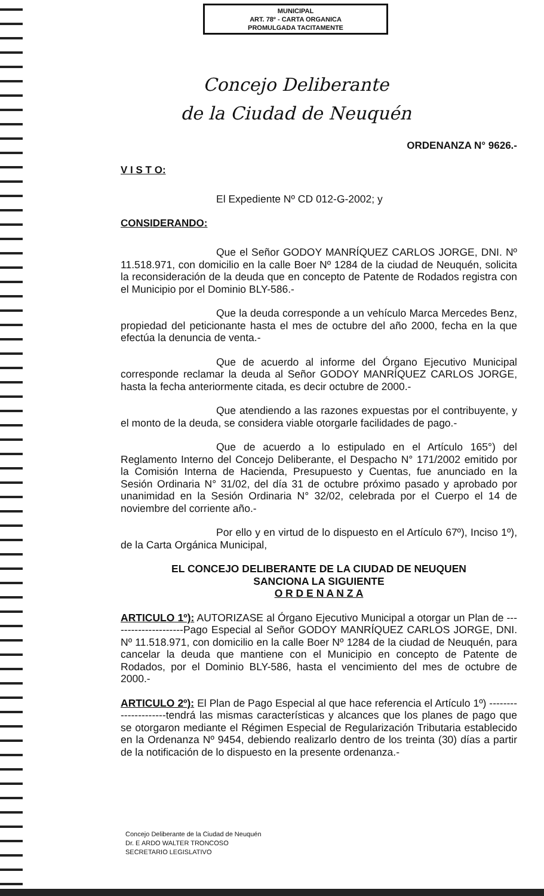MUNICIPAL
ART. 78º - CARTA ORGANICA
PROMULGADA TACITAMENTE
Concejo Deliberante
de la Ciudad de Neuquén
ORDENANZA N° 9626.-
V I S T O:
El Expediente Nº CD 012-G-2002; y
CONSIDERANDO:
Que el Señor GODOY MANRÍQUEZ CARLOS JORGE, DNI. Nº 11.518.971, con domicilio en la calle Boer Nº 1284 de la ciudad de Neuquén, solicita la reconsideración de la deuda que en concepto de Patente de Rodados registra con el Municipio por el Dominio BLY-586.-
Que la deuda corresponde a un vehículo Marca Mercedes Benz, propiedad del peticionante hasta el mes de octubre del año 2000, fecha en la que efectúa la denuncia de venta.-
Que de acuerdo al informe del Órgano Ejecutivo Municipal corresponde reclamar la deuda al Señor GODOY MANRÍQUEZ CARLOS JORGE, hasta la fecha anteriormente citada, es decir octubre de 2000.-
Que atendiendo a las razones expuestas por el contribuyente, y el monto de la deuda, se considera viable otorgarle facilidades de pago.-
Que de acuerdo a lo estipulado en el Artículo 165°) del Reglamento Interno del Concejo Deliberante, el Despacho N° 171/2002 emitido por la Comisión Interna de Hacienda, Presupuesto y Cuentas, fue anunciado en la Sesión Ordinaria N° 31/02, del día 31 de octubre próximo pasado y aprobado por unanimidad en la Sesión Ordinaria N° 32/02, celebrada por el Cuerpo el 14 de noviembre del corriente año.-
Por ello y en virtud de lo dispuesto en el Artículo 67º), Inciso 1º), de la Carta Orgánica Municipal,
EL CONCEJO DELIBERANTE DE LA CIUDAD DE NEUQUEN
SANCIONA LA SIGUIENTE
O R D E N A N Z A
ARTICULO 1º): AUTORIZASE al Órgano Ejecutivo Municipal a otorgar un Plan de ---------------------Pago Especial al Señor GODOY MANRÍQUEZ CARLOS JORGE, DNI. Nº 11.518.971, con domicilio en la calle Boer Nº 1284 de la ciudad de Neuquén, para cancelar la deuda que mantiene con el Municipio en concepto de Patente de Rodados, por el Dominio BLY-586, hasta el vencimiento del mes de octubre de 2000.-
ARTICULO 2º): El Plan de Pago Especial al que hace referencia el Artículo 1º) ---------------------tendrá las mismas características y alcances que los planes de pago que se otorgaron mediante el Régimen Especial de Regularización Tributaria establecido en la Ordenanza Nº 9454, debiendo realizarlo dentro de los treinta (30) días a partir de la notificación de lo dispuesto en la presente ordenanza.-
Concejo Deliberante de la Ciudad de Neuquén
Dr. E ARDO WALTER TRONCOSO
SECRETARIO LEGISLATIVO